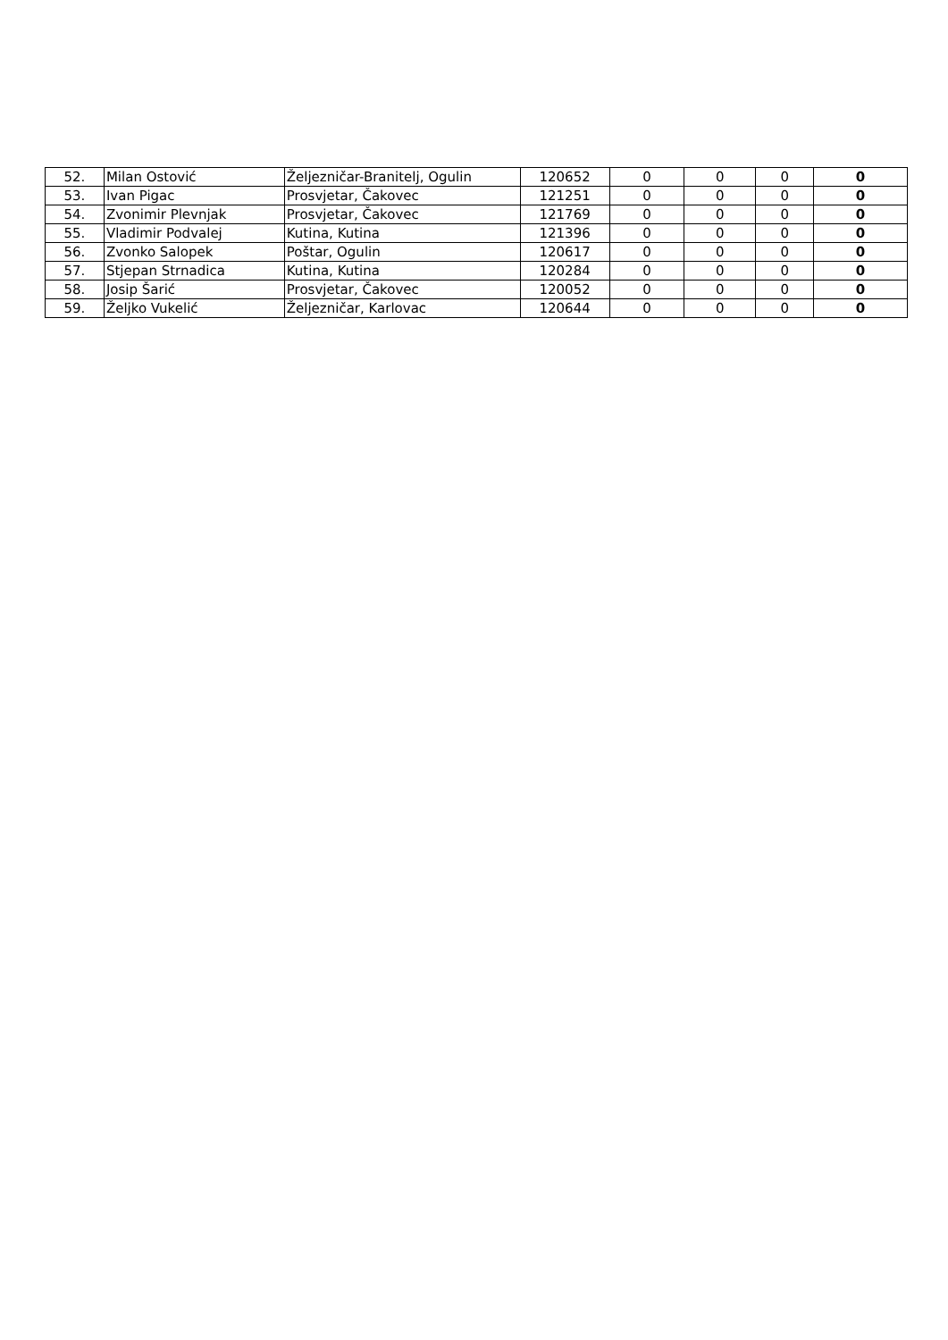| 52. | Milan Ostović | Željezničar-Branitelj, Ogulin | 120652 | 0 | 0 | 0 | 0 |
| 53. | Ivan Pigac | Prosvjetar, Čakovec | 121251 | 0 | 0 | 0 | 0 |
| 54. | Zvonimir Plevnjak | Prosvjetar, Čakovec | 121769 | 0 | 0 | 0 | 0 |
| 55. | Vladimir Podvalej | Kutina, Kutina | 121396 | 0 | 0 | 0 | 0 |
| 56. | Zvonko Salopek | Poštar, Ogulin | 120617 | 0 | 0 | 0 | 0 |
| 57. | Stjepan Strnadica | Kutina, Kutina | 120284 | 0 | 0 | 0 | 0 |
| 58. | Josip Šarić | Prosvjetar, Čakovec | 120052 | 0 | 0 | 0 | 0 |
| 59. | Željko Vukelić | Željezničar, Karlovac | 120644 | 0 | 0 | 0 | 0 |